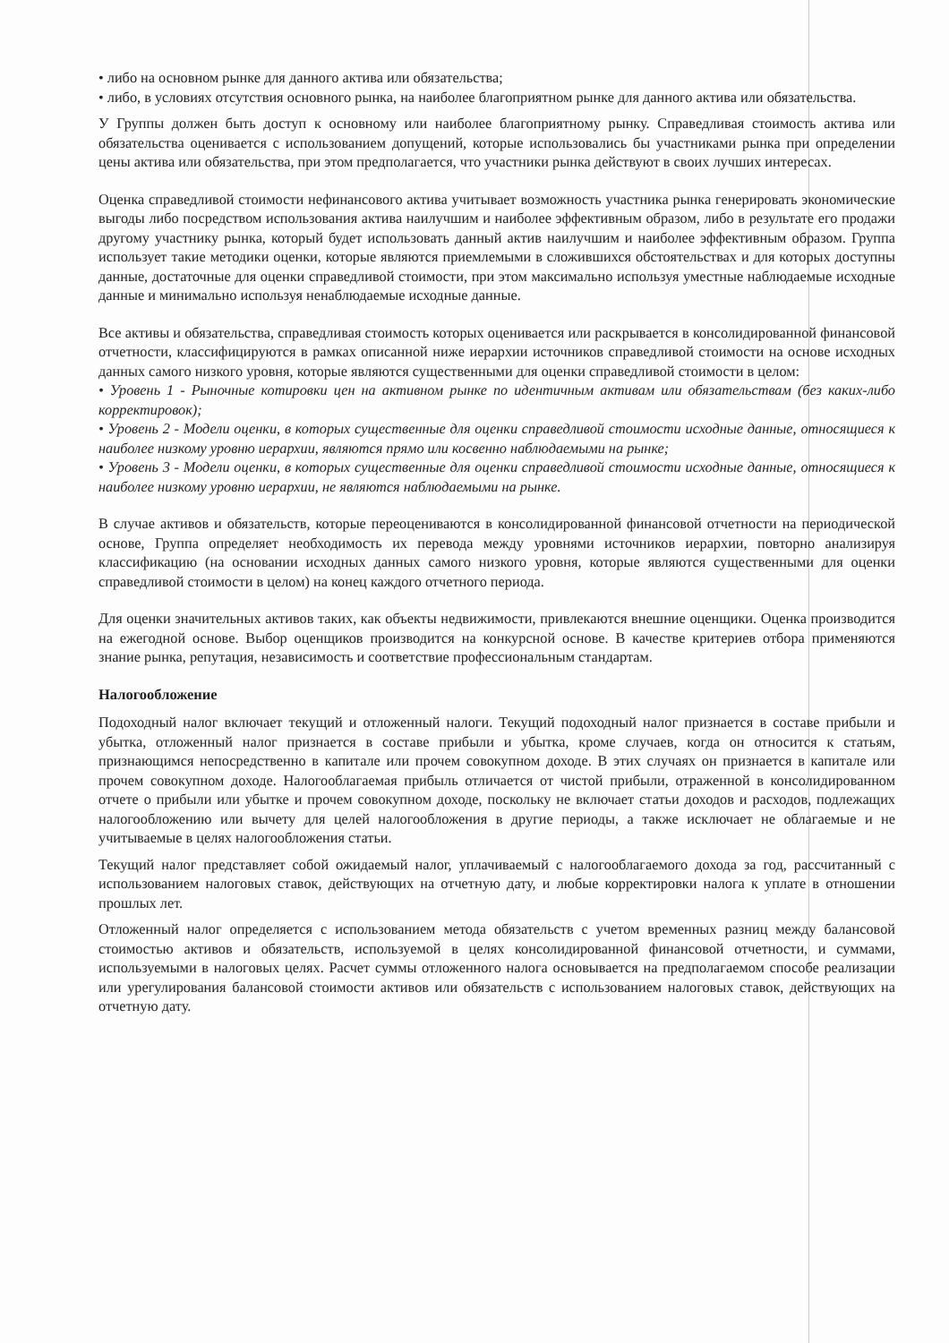• либо на основном рынке для данного актива или обязательства;
• либо, в условиях отсутствия основного рынка, на наиболее благоприятном рынке для данного актива или обязательства.
У Группы должен быть доступ к основному или наиболее благоприятному рынку. Справедливая стоимость актива или обязательства оценивается с использованием допущений, которые использовались бы участниками рынка при определении цены актива или обязательства, при этом предполагается, что участники рынка действуют в своих лучших интересах.
Оценка справедливой стоимости нефинансового актива учитывает возможность участника рынка генерировать экономические выгоды либо посредством использования актива наилучшим и наиболее эффективным образом, либо в результате его продажи другому участнику рынка, который будет использовать данный актив наилучшим и наиболее эффективным образом. Группа использует такие методики оценки, которые являются приемлемыми в сложившихся обстоятельствах и для которых доступны данные, достаточные для оценки справедливой стоимости, при этом максимально используя уместные наблюдаемые исходные данные и минимально используя ненаблюдаемые исходные данные.
Все активы и обязательства, справедливая стоимость которых оценивается или раскрывается в консолидированной финансовой отчетности, классифицируются в рамках описанной ниже иерархии источников справедливой стоимости на основе исходных данных самого низкого уровня, которые являются существенными для оценки справедливой стоимости в целом:
• Уровень 1 - Рыночные котировки цен на активном рынке по идентичным активам или обязательствам (без каких-либо корректировок);
• Уровень 2 - Модели оценки, в которых существенные для оценки справедливой стоимости исходные данные, относящиеся к наиболее низкому уровню иерархии, являются прямо или косвенно наблюдаемыми на рынке;
• Уровень 3 - Модели оценки, в которых существенные для оценки справедливой стоимости исходные данные, относящиеся к наиболее низкому уровню иерархии, не являются наблюдаемыми на рынке.
В случае активов и обязательств, которые переоцениваются в консолидированной финансовой отчетности на периодической основе, Группа определяет необходимость их перевода между уровнями источников иерархии, повторно анализируя классификацию (на основании исходных данных самого низкого уровня, которые являются существенными для оценки справедливой стоимости в целом) на конец каждого отчетного периода.
Для оценки значительных активов таких, как объекты недвижимости, привлекаются внешние оценщики. Оценка производится на ежегодной основе. Выбор оценщиков производится на конкурсной основе. В качестве критериев отбора применяются знание рынка, репутация, независимость и соответствие профессиональным стандартам.
Налогообложение
Подоходный налог включает текущий и отложенный налоги. Текущий подоходный налог признается в составе прибыли и убытка, отложенный налог признается в составе прибыли и убытка, кроме случаев, когда он относится к статьям, признающимся непосредственно в капитале или прочем совокупном доходе. В этих случаях он признается в капитале или прочем совокупном доходе. Налогооблагаемая прибыль отличается от чистой прибыли, отраженной в консолидированном отчете о прибыли или убытке и прочем совокупном доходе, поскольку не включает статьи доходов и расходов, подлежащих налогообложению или вычету для целей налогообложения в другие периоды, а также исключает не облагаемые и не учитываемые в целях налогообложения статьи.
Текущий налог представляет собой ожидаемый налог, уплачиваемый с налогооблагаемого дохода за год, рассчитанный с использованием налоговых ставок, действующих на отчетную дату, и любые корректировки налога к уплате в отношении прошлых лет.
Отложенный налог определяется с использованием метода обязательств с учетом временных разниц между балансовой стоимостью активов и обязательств, используемой в целях консолидированной финансовой отчетности, и суммами, используемыми в налоговых целях. Расчет суммы отложенного налога основывается на предполагаемом способе реализации или урегулирования балансовой стоимости активов или обязательств с использованием налоговых ставок, действующих на отчетную дату.